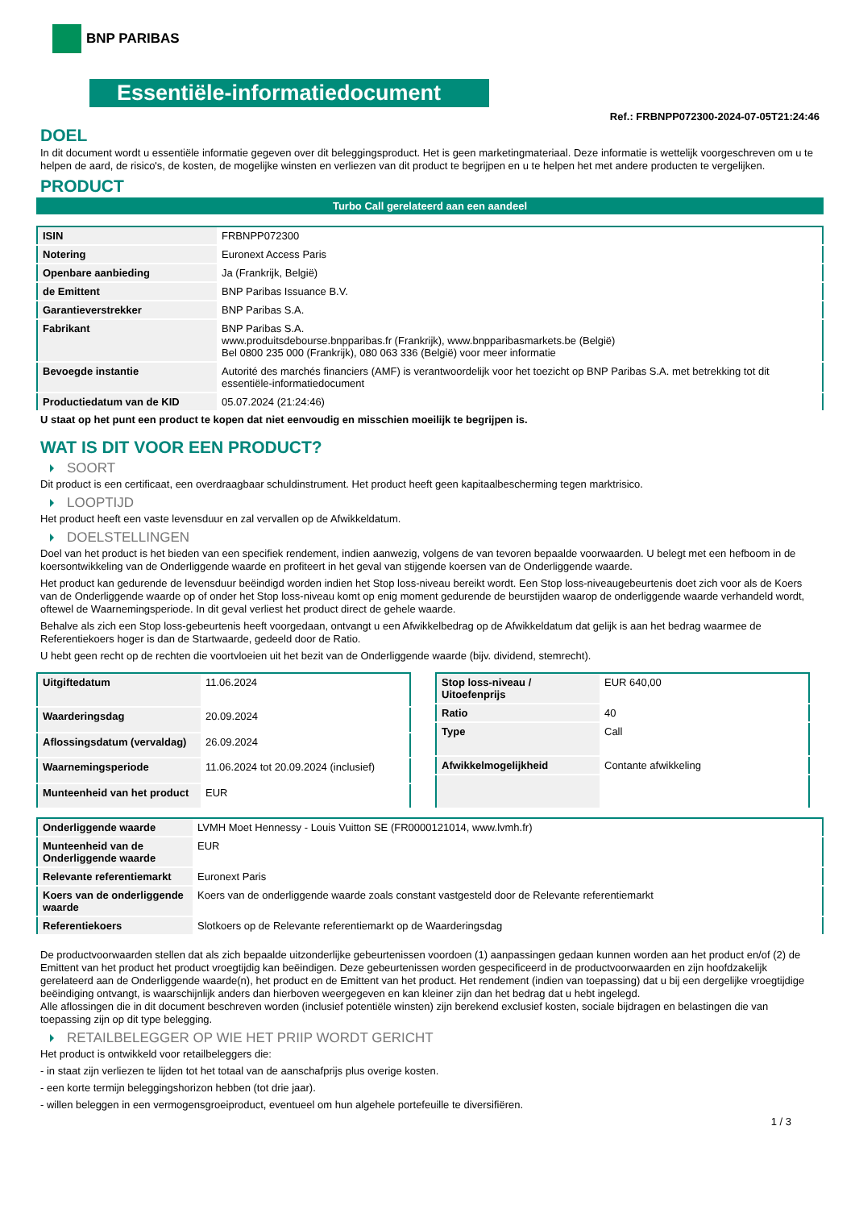BNP PARIBAS
Essentiële-informatiedocument
Ref.: FRBNPP072300-2024-07-05T21:24:46
DOEL
In dit document wordt u essentiële informatie gegeven over dit beleggingsproduct. Het is geen marketingmateriaal. Deze informatie is wettelijk voorgeschreven om u te helpen de aard, de risico's, de kosten, de mogelijke winsten en verliezen van dit product te begrijpen en u te helpen het met andere producten te vergelijken.
PRODUCT
Turbo Call gerelateerd aan een aandeel
| ISIN | FRBNPP072300 |
| Notering | Euronext Access Paris |
| Openbare aanbieding | Ja (Frankrijk, België) |
| de Emittent | BNP Paribas Issuance B.V. |
| Garantieverstrekker | BNP Paribas S.A. |
| Fabrikant | BNP Paribas S.A. www.produitsdebourse.bnpparibas.fr (Frankrijk), www.bnpparibasmarkets.be (België) Bel 0800 235 000 (Frankrijk), 080 063 336 (België) voor meer informatie |
| Bevoegde instantie | Autorité des marchés financiers (AMF) is verantwoordelijk voor het toezicht op BNP Paribas S.A. met betrekking tot dit essentiële-informatiedocument |
| Productiedatum van de KID | 05.07.2024 (21:24:46) |
U staat op het punt een product te kopen dat niet eenvoudig en misschien moeilijk te begrijpen is.
WAT IS DIT VOOR EEN PRODUCT?
SOORT
Dit product is een certificaat, een overdraagbaar schuldinstrument. Het product heeft geen kapitaalbescherming tegen marktrisico.
LOOPTIJD
Het product heeft een vaste levensduur en zal vervallen op de Afwikkeldatum.
DOELSTELLINGEN
Doel van het product is het bieden van een specifiek rendement, indien aanwezig, volgens de van tevoren bepaalde voorwaarden. U belegt met een hefboom in de koersontwikkeling van de Onderliggende waarde en profiteert in het geval van stijgende koersen van de Onderliggende waarde.
Het product kan gedurende de levensduur beëindigd worden indien het Stop loss-niveau bereikt wordt. Een Stop loss-niveaugebeurtenis doet zich voor als de Koers van de Onderliggende waarde op of onder het Stop loss-niveau komt op enig moment gedurende de beurstijden waarop de onderliggende waarde verhandeld wordt, oftewel de Waarnemingsperiode. In dit geval verliest het product direct de gehele waarde.
Behalve als zich een Stop loss-gebeurtenis heeft voorgedaan, ontvangt u een Afwikkelbedrag op de Afwikkeldatum dat gelijk is aan het bedrag waarmee de Referentiekoers hoger is dan de Startwaarde, gedeeld door de Ratio.
U hebt geen recht op de rechten die voortvloeien uit het bezit van de Onderliggende waarde (bijv. dividend, stemrecht).
| Uitgiftedatum | 11.06.2024 |
| Waarderingsdag | 20.09.2024 |
| Aflossingsdatum (vervaldag) | 26.09.2024 |
| Waarnemingsperiode | 11.06.2024 tot 20.09.2024 (inclusief) |
| Munteenheid van het product | EUR |
| Stop loss-niveau / Uitoefenprijs | EUR 640,00 |
| Ratio | 40 |
| Type | Call |
| Afwikkelmogelijkheid | Contante afwikkeling |
| Onderliggende waarde | LVMH Moet Hennessy - Louis Vuitton SE (FR0000121014, www.lvmh.fr) |
| Munteenheid van de Onderliggende waarde | EUR |
| Relevante referentiemarkt | Euronext Paris |
| Koers van de onderliggende waarde | Koers van de onderliggende waarde zoals constant vastgesteld door de Relevante referentiemarkt |
| Referentiekoers | Slotkoers op de Relevante referentiemarkt op de Waarderingsdag |
De productvoorwaarden stellen dat als zich bepaalde uitzonderlijke gebeurtenissen voordoen (1) aanpassingen gedaan kunnen worden aan het product en/of (2) de Emittent van het product het product vroegtijdig kan beëindigen. Deze gebeurtenissen worden gespecificeerd in de productvoorwaarden en zijn hoofdzakelijk gerelateerd aan de Onderliggende waarde(n), het product en de Emittent van het product. Het rendement (indien van toepassing) dat u bij een dergelijke vroegtijdige beëindiging ontvangt, is waarschijnlijk anders dan hierboven weergegeven en kan kleiner zijn dan het bedrag dat u hebt ingelegd.
Alle aflossingen die in dit document beschreven worden (inclusief potentiële winsten) zijn berekend exclusief kosten, sociale bijdragen en belastingen die van toepassing zijn op dit type belegging.
RETAILBELEGGER OP WIE HET PRIIP WORDT GERICHT
Het product is ontwikkeld voor retailbeleggers die:
- in staat zijn verliezen te lijden tot het totaal van de aanschafprijs plus overige kosten.
- een korte termijn beleggingshorizon hebben (tot drie jaar).
- willen beleggen in een vermogensgroeiproduct, eventueel om hun algehele portefeuille te diversifiëren.
1 / 3